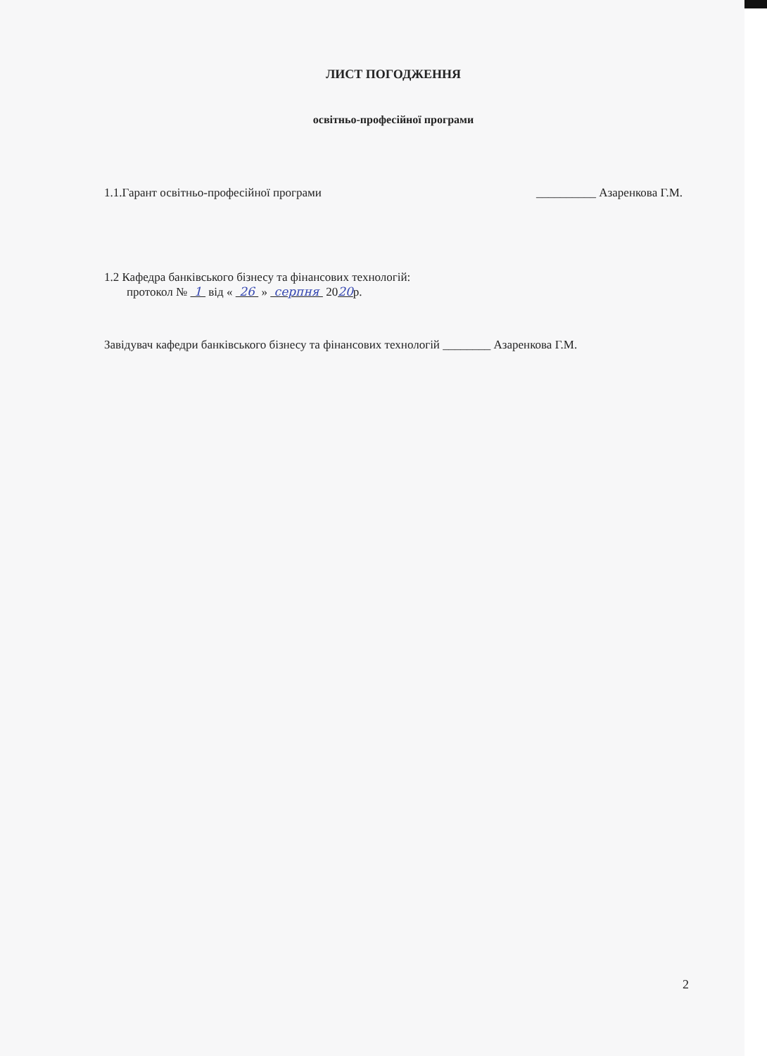ЛИСТ ПОГОДЖЕННЯ
освітньо-професійної програми
1.1.Гарант освітньо-професійної програми __________ Азаренкова Г.М.
1.2 Кафедра банківського бізнесу та фінансових технологій:
протокол № 1 від « 26 » серпня 2020р.
Завідувач кафедри банківського бізнесу та фінансових технологій ________ Азаренкова Г.М.
2